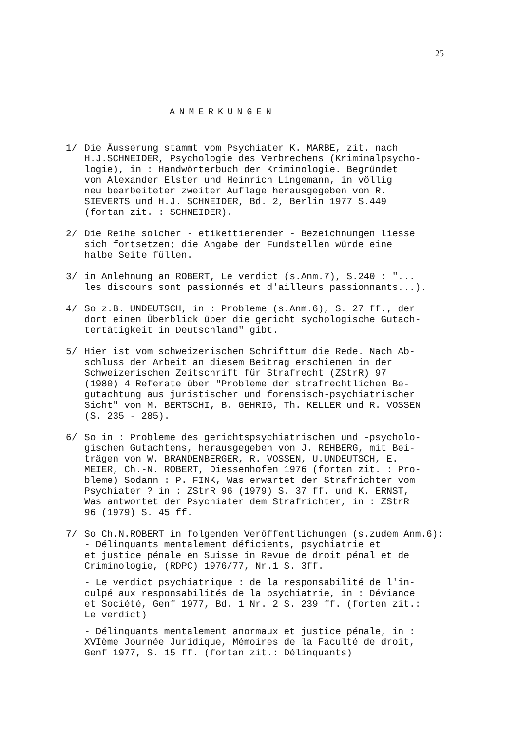25
ANMERKUNGEN
1/ Die Äusserung stammt vom Psychiater K. MARBE, zit. nach H.J.SCHNEIDER, Psychologie des Verbrechens (Kriminalpsycho- logie), in : Handwörterbuch der Kriminologie. Begründet von Alexander Elster und Heinrich Lingemann, in völlig neu bearbeiteter zweiter Auflage herausgegeben von R. SIEVERTS und H.J. SCHNEIDER, Bd. 2, Berlin 1977 S.449 (fortan zit. : SCHNEIDER).
2/ Die Reihe solcher - etikettierender - Bezeichnungen liesse sich fortsetzen; die Angabe der Fundstellen würde eine halbe Seite füllen.
3/ in Anlehnung an ROBERT, Le verdict (s.Anm.7), S.240 : "... les discours sont passionnés et d'ailleurs passionnants...).
4/ So z.B. UNDEUTSCH, in : Probleme (s.Anm.6), S. 27 ff., der dort einen Überblick über die gericht sychologische Gutach- tertätigkeit in Deutschland" gibt.
5/ Hier ist vom schweizerischen Schrifttum die Rede. Nach Ab- schluss der Arbeit an diesem Beitrag erschienen in der Schweizerischen Zeitschrift für Strafrecht (ZStrR) 97 (1980) 4 Referate über "Probleme der strafrechtlichen Be- gutachtung aus juristischer und forensisch-psychiatrischer Sicht" von M. BERTSCHI, B. GEHRIG, Th. KELLER und R. VOSSEN (S. 235 - 285).
6/ So in : Probleme des gerichtspsychiatrischen und -psycholo- gischen Gutachtens, herausgegeben von J. REHBERG, mit Bei- trägen von W. BRANDENBERGER, R. VOSSEN, U.UNDEUTSCH, E. MEIER, Ch.-N. ROBERT, Diessenhofen 1976 (fortan zit. : Pro- bleme) Sodann : P. FINK, Was erwartet der Strafrichter vom Psychiater ? in : ZStrR 96 (1979) S. 37 ff. und K. ERNST, Was antwortet der Psychiater dem Strafrichter, in : ZStrR 96 (1979) S. 45 ff.
7/ So Ch.N.ROBERT in folgenden Veröffentlichungen (s.zudem Anm.6): - Délinquants mentalement déficients, psychiatrie et et justice pénale en Suisse in Revue de droit pénal et de Criminologie, (RDPC) 1976/77, Nr.1 S. 3ff.
- Le verdict psychiatrique : de la responsabilité de l'in- culpé aux responsabilités de la psychiatrie, in : Déviance et Société, Genf 1977, Bd. 1 Nr. 2 S. 239 ff. (forten zit.: Le verdict)
- Délinquants mentalement anormaux et justice pénale, in : XVIème Journée Juridique, Mémoires de la Faculté de droit, Genf 1977, S. 15 ff. (fortan zit.: Délinquants)